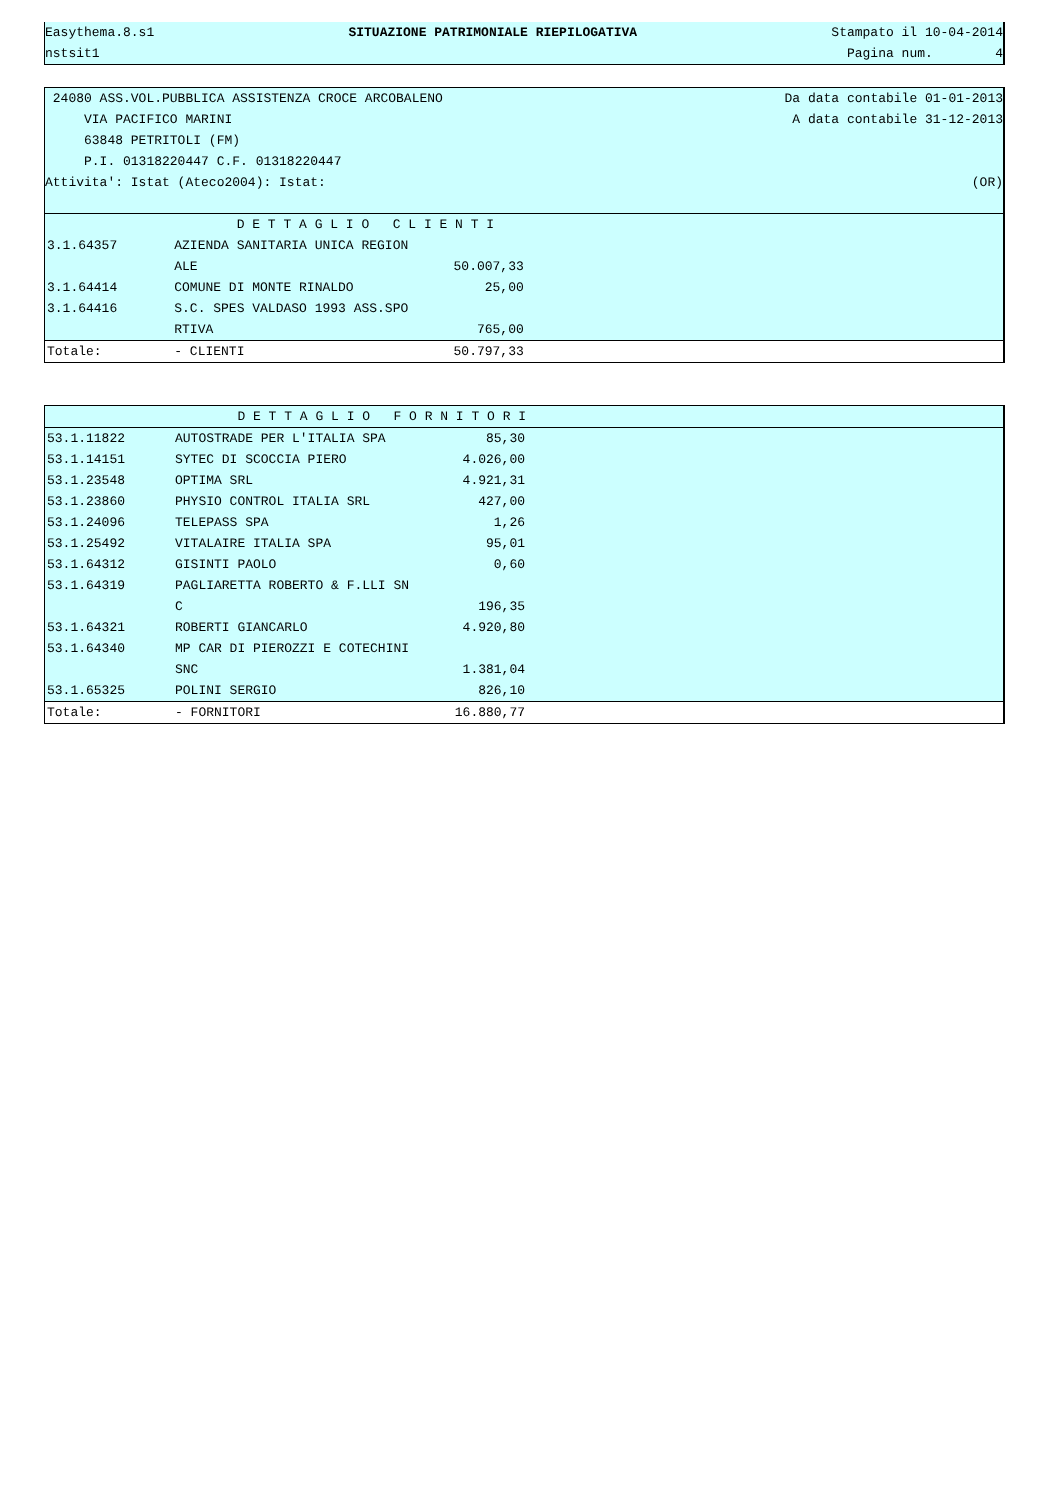Easythema.8.s1 SITUAZIONE PATRIMONIALE RIEPILOGATIVA Stampato il 10-04-2014
nstsit1 Pagina num. 4
24080 ASS.VOL.PUBBLICA ASSISTENZA CROCE ARCOBALENO Da data contabile 01-01-2013
VIA PACIFICO MARINI A data contabile 31-12-2013
63848 PETRITOLI (FM)
P.I. 01318220447 C.F. 01318220447
Attivita': Istat (Ateco2004): Istat: (OR)
| | D E T T A G L I O C L I E N T I | | |
| 3.1.64357 | AZIENDA SANITARIA UNICA REGION | | |
| | ALE | 50.007,33 | |
| 3.1.64414 | COMUNE DI MONTE RINALDO | 25,00 | |
| 3.1.64416 | S.C. SPES VALDASO 1993 ASS.SPO | | |
| | RTIVA | 765,00 | |
| Totale: | - CLIENTI | 50.797,33 | |
| | D E T T A G L I O F O R N I T O R I | | |
| 53.1.11822 | AUTOSTRADE PER L'ITALIA SPA | 85,30 | |
| 53.1.14151 | SYTEC DI SCOCCIA PIERO | 4.026,00 | |
| 53.1.23548 | OPTIMA SRL | 4.921,31 | |
| 53.1.23860 | PHYSIO CONTROL ITALIA SRL | 427,00 | |
| 53.1.24096 | TELEPASS SPA | 1,26 | |
| 53.1.25492 | VITALAIRE ITALIA SPA | 95,01 | |
| 53.1.64312 | GISINTI PAOLO | 0,60 | |
| 53.1.64319 | PAGLIARETTA ROBERTO & F.LLI SN | | |
| | C | 196,35 | |
| 53.1.64321 | ROBERTI GIANCARLO | 4.920,80 | |
| 53.1.64340 | MP CAR DI PIEROZZI E COTECHINI | | |
| | SNC | 1.381,04 | |
| 53.1.65325 | POLINI SERGIO | 826,10 | |
| Totale: | - FORNITORI | 16.880,77 | |